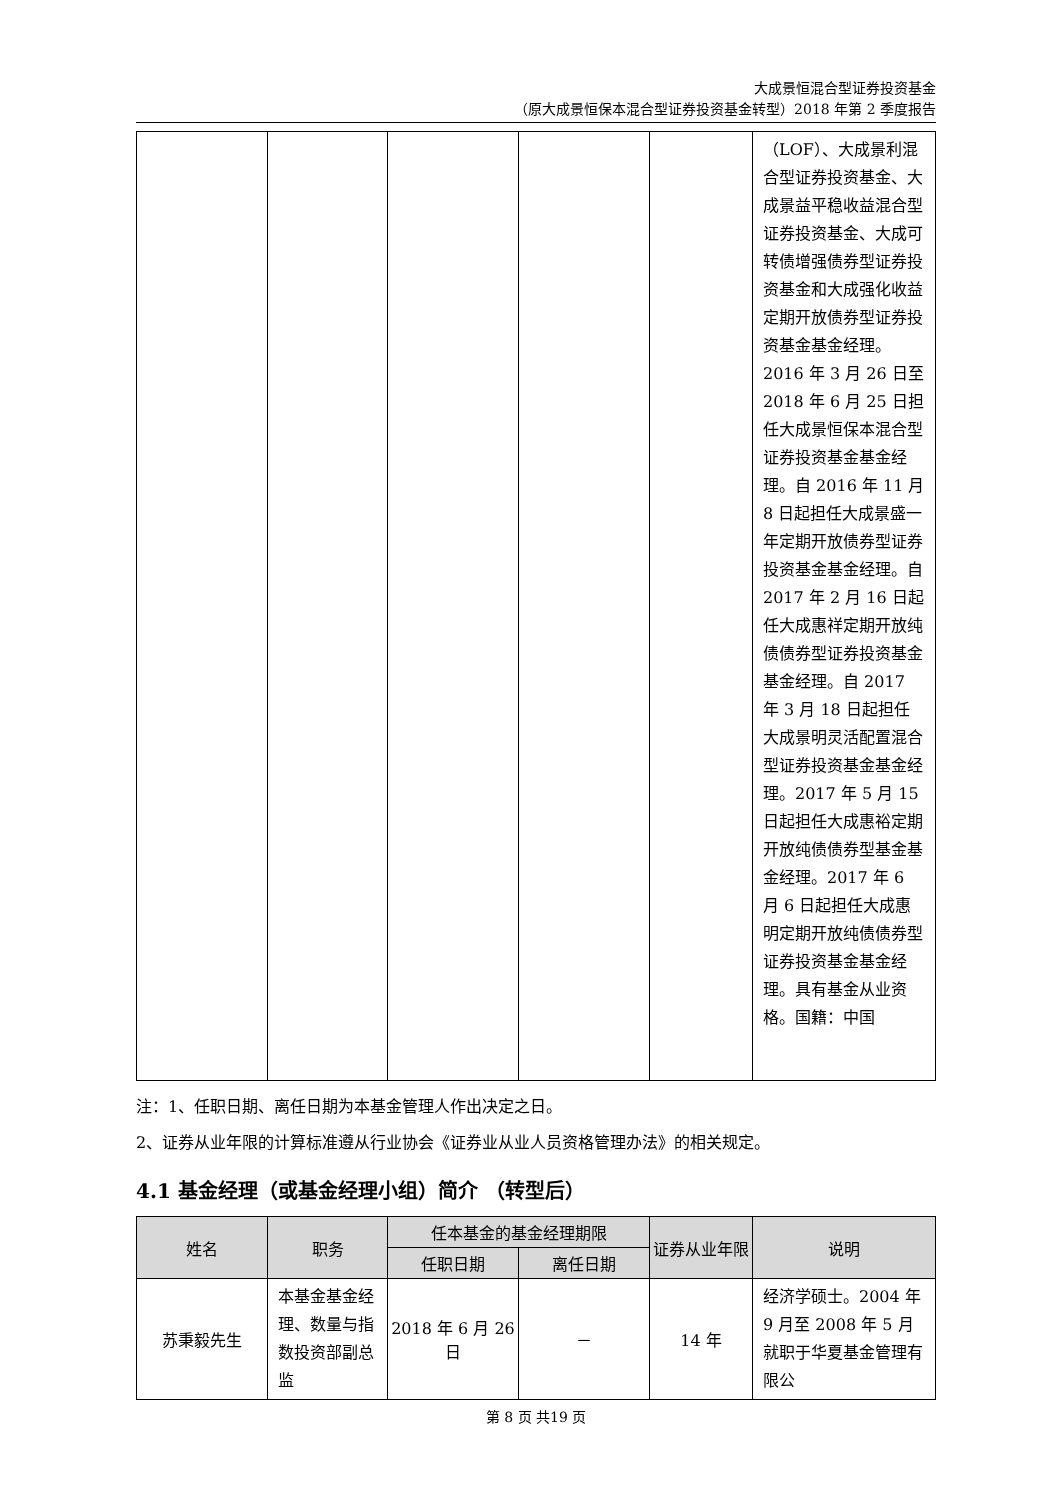大成景恒混合型证券投资基金
（原大成景恒保本混合型证券投资基金转型）2018 年第 2 季度报告
| | | | | | （LOF）、大成景利混合型证券投资基金、大成景益平稳收益混合型证券投资基金、大成可转债增强债券型证券投资基金和大成强化收益定期开放债券型证券投资基金基金经理。2016 年 3 月 26 日至 2018 年 6 月 25 日担任大成景恒保本混合型证券投资基金基金经理。自 2016 年 11 月 8 日起担任大成景盛一年定期开放债券型证券投资基金基金经理。自 2017 年 2 月 16 日起任大成惠祥定期开放纯债债券型证券投资基金基金经理。自 2017 年 3 月 18 日起担任大成景明灵活配置混合型证券投资基金基金经理。2017 年 5 月 15 日起担任大成惠裕定期开放纯债债券型基金基金经理。2017 年 6 月 6 日起担任大成惠明定期开放纯债债券型证券投资基金基金经理。具有基金从业资格。国籍：中国 |
注：1、任职日期、离任日期为本基金管理人作出决定之日。
2、证券从业年限的计算标准遵从行业协会《证券业从业人员资格管理办法》的相关规定。
4.1 基金经理（或基金经理小组）简介 （转型后）
| 姓名 | 职务 | 任本基金的基金经理期限 | | 证券从业年限 | 说明 |
| --- | --- | --- | --- | --- | --- |
| | | 任职日期 | 离任日期 | | |
| 苏秉毅先生 | 本基金基金经理、数量与指数投资部副总监 | 2018 年 6 月 26 日 | － | 14 年 | 经济学硕士。2004 年 9 月至 2008 年 5 月就职于华夏基金管理有限公 |
第 8 页 共19 页